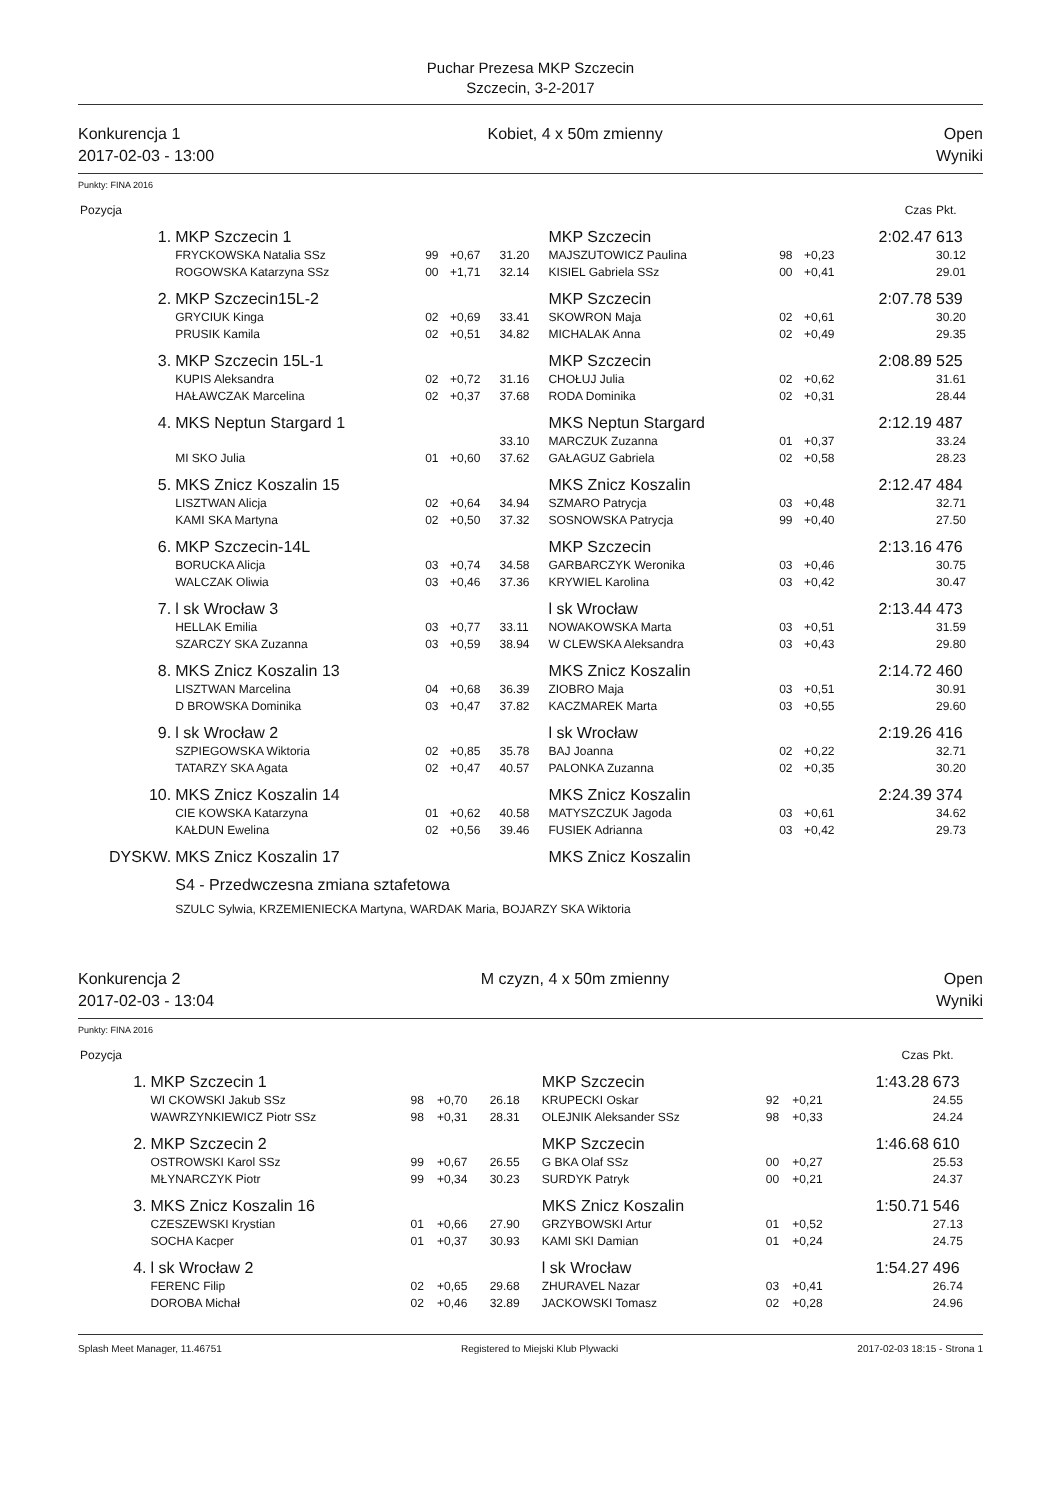Puchar Prezesa MKP Szczecin
Szczecin, 3-2-2017
Konkurencja 1
2017-02-03 - 13:00
Kobiet, 4 x 50m zmienny Open
Wyniki
Punkty: FINA 2016
| Pozycja | | | | | | | | Czas | Pkt. |
| 1. | MKP Szczecin 1 | | | | MKP Szczecin | | | 2:02.47 | 613 |
| | FRYCKOWSKA Natalia SSz | 99 | +0,67 | 31.20 | MAJSZUTOWICZ Paulina | 98 | +0,23 | | 30.12 |
| | ROGOWSKA Katarzyna SSz | 00 | +1,71 | 32.14 | KISIEL Gabriela SSz | 00 | +0,41 | | 29.01 |
| 2. | MKP Szczecin15L-2 | | | | MKP Szczecin | | | 2:07.78 | 539 |
| | GRYCIUK Kinga | 02 | +0,69 | 33.41 | SKOWRON Maja | 02 | +0,61 | | 30.20 |
| | PRUSIK Kamila | 02 | +0,51 | 34.82 | MICHALAK Anna | 02 | +0,49 | | 29.35 |
| 3. | MKP Szczecin 15L-1 | | | | MKP Szczecin | | | 2:08.89 | 525 |
| | KUPIS Aleksandra | 02 | +0,72 | 31.16 | CHOŁUJ Julia | 02 | +0,62 | | 31.61 |
| | HAŁAWCZAK Marcelina | 02 | +0,37 | 37.68 | RODA Dominika | 02 | +0,31 | | 28.44 |
| 4. | MKS Neptun Stargard 1 | | | | MKS Neptun Stargard | | | 2:12.19 | 487 |
| | | | | 33.10 | MARCZUK Zuzanna | 01 | +0,37 | | 33.24 |
| | MI SKO Julia | 01 | +0,60 | 37.62 | GAŁAGUZ Gabriela | 02 | +0,58 | | 28.23 |
| 5. | MKS Znicz Koszalin 15 | | | | MKS Znicz Koszalin | | | 2:12.47 | 484 |
| | LISZTWAN Alicja | 02 | +0,64 | 34.94 | SZMARO Patrycja | 03 | +0,48 | | 32.71 |
| | KAMI SKA Martyna | 02 | +0,50 | 37.32 | SOSNOWSKA Patrycja | 99 | +0,40 | | 27.50 |
| 6. | MKP Szczecin-14L | | | | MKP Szczecin | | | 2:13.16 | 476 |
| | BORUCKA Alicja | 03 | +0,74 | 34.58 | GARBARCZYK Weronika | 03 | +0,46 | | 30.75 |
| | WALCZAK Oliwia | 03 | +0,46 | 37.36 | KRYWIEL Karolina | 03 | +0,42 | | 30.47 |
| 7. | l sk Wrocław 3 | | | | l sk Wrocław | | | 2:13.44 | 473 |
| | HELLAK Emilia | 03 | +0,77 | 33.11 | NOWAKOWSKA Marta | 03 | +0,51 | | 31.59 |
| | SZARCZY SKA Zuzanna | 03 | +0,59 | 38.94 | W CLEWSKA Aleksandra | 03 | +0,43 | | 29.80 |
| 8. | MKS Znicz Koszalin 13 | | | | MKS Znicz Koszalin | | | 2:14.72 | 460 |
| | LISZTWAN Marcelina | 04 | +0,68 | 36.39 | ZIOBRO Maja | 03 | +0,51 | | 30.91 |
| | D BROWSKA Dominika | 03 | +0,47 | 37.82 | KACZMAREK Marta | 03 | +0,55 | | 29.60 |
| 9. | l sk Wrocław 2 | | | | l sk Wrocław | | | 2:19.26 | 416 |
| | SZPIEGOWSKA Wiktoria | 02 | +0,85 | 35.78 | BAJ Joanna | 02 | +0,22 | | 32.71 |
| | TATARZY SKA Agata | 02 | +0,47 | 40.57 | PALONKA Zuzanna | 02 | +0,35 | | 30.20 |
| 10. | MKS Znicz Koszalin 14 | | | | MKS Znicz Koszalin | | | 2:24.39 | 374 |
| | CIE KOWSKA Katarzyna | 01 | +0,62 | 40.58 | MATYSZCZUK Jagoda | 03 | +0,61 | | 34.62 |
| | KAŁDUN Ewelina | 02 | +0,56 | 39.46 | FUSIEK Adrianna | 03 | +0,42 | | 29.73 |
| DYSKW. | MKS Znicz Koszalin 17 | | | | MKS Znicz Koszalin | | | | |
| | S4 - Przedwczesna zmiana sztafetowa | | | | | | | | |
| | SZULC Sylwia, KRZEMIENIECKA Martyna, WARDAK Maria, BOJARZY SKA Wiktoria | | | | | | | | |
Konkurencja 2
2017-02-03 - 13:04
M czyzn, 4 x 50m zmienny Open
Wyniki
Punkty: FINA 2016
| Pozycja | | | | | | | | Czas | Pkt. |
| 1. | MKP Szczecin 1 | | | | MKP Szczecin | | | 1:43.28 | 673 |
| | WI CKOWSKI Jakub SSz | 98 | +0,70 | 26.18 | KRUPECKI Oskar | 92 | +0,21 | | 24.55 |
| | WAWRZYNKIEWICZ Piotr SSz | 98 | +0,31 | 28.31 | OLEJNIK Aleksander SSz | 98 | +0,33 | | 24.24 |
| 2. | MKP Szczecin 2 | | | | MKP Szczecin | | | 1:46.68 | 610 |
| | OSTROWSKI Karol SSz | 99 | +0,67 | 26.55 | G BKA Olaf SSz | 00 | +0,27 | | 25.53 |
| | MŁYNARCZYK Piotr | 99 | +0,34 | 30.23 | SURDYK Patryk | 00 | +0,21 | | 24.37 |
| 3. | MKS Znicz Koszalin 16 | | | | MKS Znicz Koszalin | | | 1:50.71 | 546 |
| | CZESZEWSKI Krystian | 01 | +0,66 | 27.90 | GRZYBOWSKI Artur | 01 | +0,52 | | 27.13 |
| | SOCHA Kacper | 01 | +0,37 | 30.93 | KAMI SKI Damian | 01 | +0,24 | | 24.75 |
| 4. | l sk Wrocław 2 | | | | l sk Wrocław | | | 1:54.27 | 496 |
| | FERENC Filip | 02 | +0,65 | 29.68 | ZHURAVEL Nazar | 03 | +0,41 | | 26.74 |
| | DOROBA Michał | 02 | +0,46 | 32.89 | JACKOWSKI Tomasz | 02 | +0,28 | | 24.96 |
Splash Meet Manager, 11.46751 Registered to Miejski Klub Plywacki 2017-02-03 18:15 - Strona 1